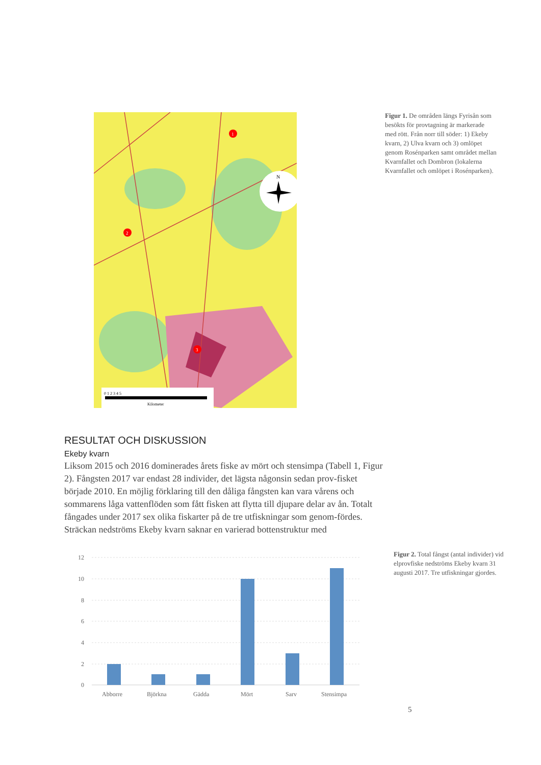1
2
3
N
0 1 2 3 4 5
Kilometer
Figur 1. De områden längs Fyrisån som besökts för provtagning är markerade med rött. Från norr till söder: 1) Ekeby kvarn, 2) Ulva kvarn och 3) omlöpet genom Rosénparken samt området mellan Kvarnfallet och Dombron (lokalerna Kvarnfallet och omlöpet i Rosénparken).
RESULTAT OCH DISKUSSION
Ekeby kvarn
Liksom 2015 och 2016 dominerades årets fiske av mört och stensimpa (Tabell 1, Figur 2). Fångsten 2017 var endast 28 individer, det lägsta någonsin sedan prov-fisket började 2010. En möjlig förklaring till den dåliga fångsten kan vara vårens och sommarens låga vattenflöden som fått fisken att flytta till djupare delar av ån. Totalt fångades under 2017 sex olika fiskarter på de tre utfiskningar som genom-fördes. Sträckan nedströms Ekeby kvarn saknar en varierad bottenstruktur med
12
10
8
6
4
2
0
Abborre
Björkna
Gädda
Mört
Sarv
Stensimpa
Figur 2. Total fångst (antal individer) vid elprovfiske nedströms Ekeby kvarn 31 augusti 2017. Tre utfiskningar gjordes.
5